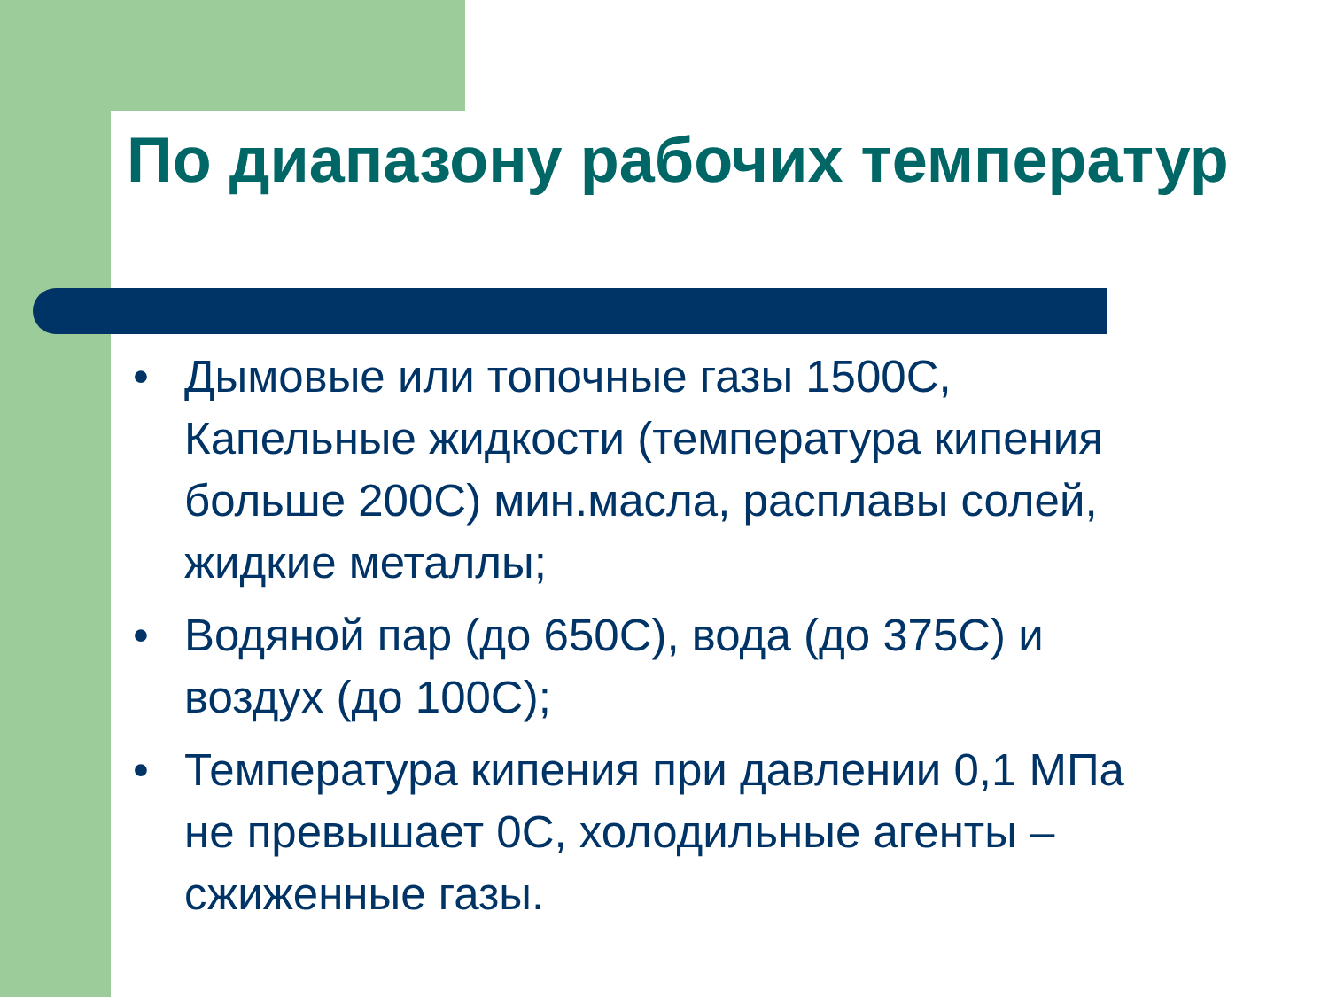По диапазону рабочих температур
• Дымовые или топочные газы 1500С, Капельные жидкости (температура кипения больше 200С) мин.масла, расплавы солей, жидкие металлы;
• Водяной пар (до 650С), вода (до 375С) и воздух (до 100С);
• Температура кипения при давлении 0,1 МПа не превышает 0С, холодильные агенты – сжиженные газы.